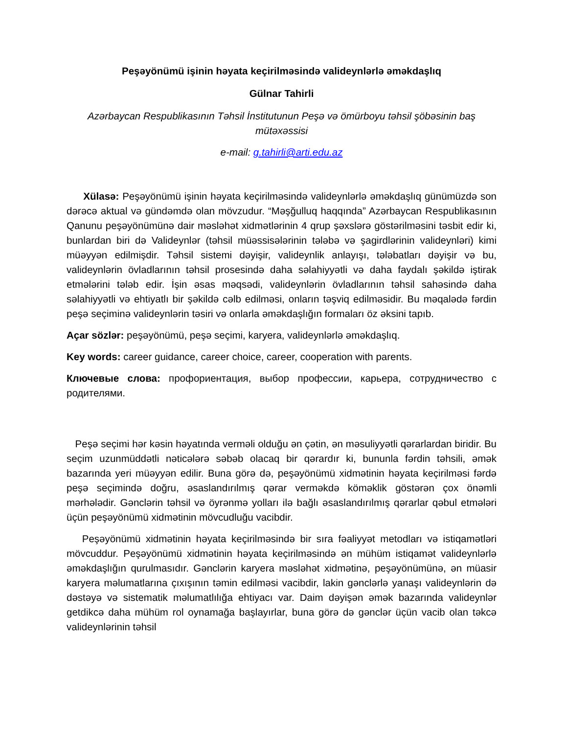Peşəyönümü işinin həyata keçirilməsində valideynlərlə əməkdaşlıq
Gülnar Tahirli
Azərbaycan Respublikasının Təhsil İnstitutunun Peşə və ömürboyu təhsil şöbəsinin baş mütəxəssisi
e-mail: g.tahirli@arti.edu.az
Xülasə: Peşəyönümü işinin həyata keçirilməsində valideynlərlə əməkdaşlıq günümüzdə son dərəcə aktual və gündəmdə olan mövzudur. “Məşğulluq haqqında” Azərbaycan Respublikasının Qanunu peşəyönümünə dair məsləhət xidmətlərinin 4 qrup şəxslərə göstərilməsini təsbit edir ki, bunlardan biri də Valideynlər (təhsil müəssisələrinin tələbə və şagirdlərinin valideynləri) kimi müəyyən edilmişdir. Təhsil sistemi dəyişir, valideynlik anlayışı, tələbatları dəyişir və bu, valideynlərin övladlarının təhsil prosesində daha səlahiyyətli və daha faydalı şəkildə iştirak etmələrini tələb edir. İşin əsas məqsədi, valideynlərin övladlarının təhsil sahəsində daha səlahiyyətli və ehtiyatlı bir şəkildə cəlb edilməsi, onların təşviq edilməsidir. Bu məqalədə fərdin peşə seçiminə valideynlərin təsiri və onlarla əməkdaşlığın formaları öz əksini tapıb.
Açar sözlər: peşəyönümü, peşə seçimi, karyera, valideynlərlə əməkdaşlıq.
Key words: career guidance, career choice, career, cooperation with parents.
Ключевые слова: профориентация, выбор профессии, карьера, сотрудничество с родителями.
Peşə seçimi hər kəsin həyatında verməli olduğu ən çətin, ən məsuliyyətli qərarlardan biridir. Bu seçim uzunmüddətli nəticələrə səbəb olacaq bir qərardır ki, bununla fərdin təhsili, əmək bazarında yeri müəyyən edilir. Buna görə də, peşəyönümü xidmətinin həyata keçirilməsi fərdə peşə seçimində doğru, əsaslandırılmış qərar verməkdə köməklik göstərən çox önəmli mərhələdir. Gənclərin təhsil və öyrənmə yolları ilə bağlı əsaslandırılmış qərarlar qəbul etmələri üçün peşəyönümü xidmətinin mövcudluğu vacibdir.
Peşəyönümü xidmətinin həyata keçirilməsində bir sıra fəaliyyət metodları və istiqamətləri mövcuddur. Peşəyönümü xidmətinin həyata keçirilməsində ən mühüm istiqamət valideynlərlə əməkdaşlığın qurulmasıdır. Gənclərin karyera məsləhət xidmətinə, peşəyönümünə, ən müasir karyera məlumatlarına çıxışının təmin edilməsi vacibdir, lakin gənclərlə yanaşı valideynlərin də dəstəyə və sistematik məlumatlılığa ehtiyacı var. Daim dəyişən əmək bazarında valideynlər getdikcə daha mühüm rol oynamağa başlayırlar, buna görə də gənclər üçün vacib olan təkcə valideynlərinin təhsil